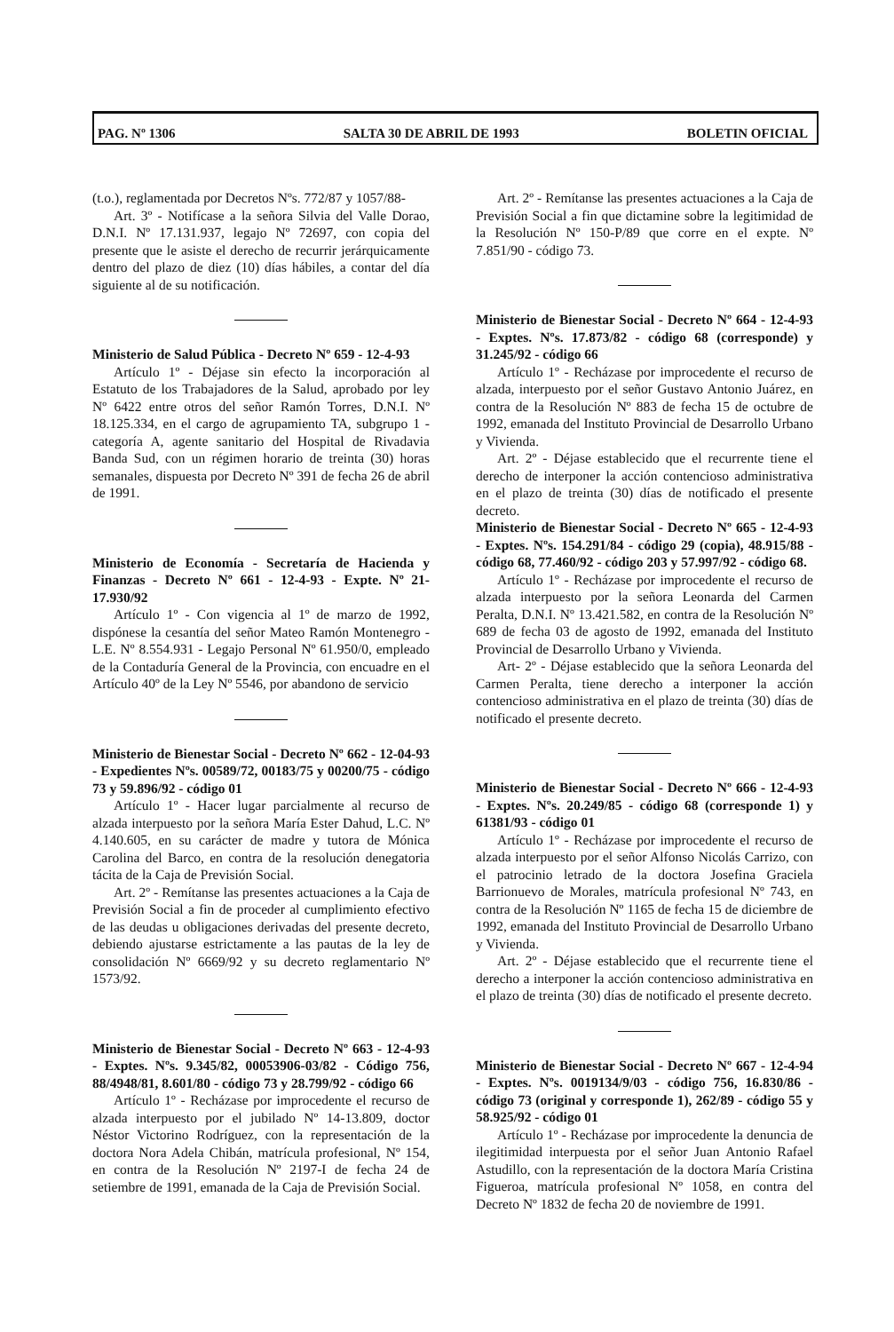PAG. Nº 1306 SALTA 30 DE ABRIL DE 1993 BOLETIN OFICIAL
(t.o.), reglamentada por Decretos Nºs. 772/87 y 1057/88-
Art. 3º - Notifícase a la señora Silvia del Valle Dorao, D.N.I. Nº 17.131.937, legajo Nº 72697, con copia del presente que le asiste el derecho de recurrir jerárquicamente dentro del plazo de diez (10) días hábiles, a contar del día siguiente al de su notificación.
Ministerio de Salud Pública - Decreto Nº 659 - 12-4-93
Artículo 1º - Déjase sin efecto la incorporación al Estatuto de los Trabajadores de la Salud, aprobado por ley Nº 6422 entre otros del señor Ramón Torres, D.N.I. Nº 18.125.334, en el cargo de agrupamiento TA, subgrupo 1 - categoría A, agente sanitario del Hospital de Rivadavia Banda Sud, con un régimen horario de treinta (30) horas semanales, dispuesta por Decreto Nº 391 de fecha 26 de abril de 1991.
Ministerio de Economía - Secretaría de Hacienda y Finanzas - Decreto Nº 661 - 12-4-93 - Expte. Nº 21-17.930/92
Artículo 1º - Con vigencia al 1º de marzo de 1992, dispónese la cesantía del señor Mateo Ramón Montenegro - L.E. Nº 8.554.931 - Legajo Personal Nº 61.950/0, empleado de la Contaduría General de la Provincia, con encuadre en el Artículo 40º de la Ley Nº 5546, por abandono de servicio
Ministerio de Bienestar Social - Decreto Nº 662 - 12-04-93 - Expedientes Nºs. 00589/72, 00183/75 y 00200/75 - código 73 y 59.896/92 - código 01
Artículo 1º - Hacer lugar parcialmente al recurso de alzada interpuesto por la señora María Ester Dahud, L.C. Nº 4.140.605, en su carácter de madre y tutora de Mónica Carolina del Barco, en contra de la resolución denegatoria tácita de la Caja de Previsión Social.
Art. 2º - Remítanse las presentes actuaciones a la Caja de Previsión Social a fin de proceder al cumplimiento efectivo de las deudas u obligaciones derivadas del presente decreto, debiendo ajustarse estrictamente a las pautas de la ley de consolidación Nº 6669/92 y su decreto reglamentario Nº 1573/92.
Ministerio de Bienestar Social - Decreto Nº 663 - 12-4-93 - Exptes. Nºs. 9.345/82, 00053906-03/82 - Código 756, 88/4948/81, 8.601/80 - código 73 y 28.799/92 - código 66
Artículo 1º - Recházase por improcedente el recurso de alzada interpuesto por el jubilado Nº 14-13.809, doctor Néstor Victorino Rodríguez, con la representación de la doctora Nora Adela Chibán, matrícula profesional, Nº 154, en contra de la Resolución Nº 2197-I de fecha 24 de setiembre de 1991, emanada de la Caja de Previsión Social.
Art. 2º - Remítanse las presentes actuaciones a la Caja de Previsión Social a fin que dictamine sobre la legitimidad de la Resolución Nº 150-P/89 que corre en el expte. Nº 7.851/90 - código 73.
Ministerio de Bienestar Social - Decreto Nº 664 - 12-4-93 - Exptes. Nºs. 17.873/82 - código 68 (corresponde) y 31.245/92 - código 66
Artículo 1º - Recházase por improcedente el recurso de alzada, interpuesto por el señor Gustavo Antonio Juárez, en contra de la Resolución Nº 883 de fecha 15 de octubre de 1992, emanada del Instituto Provincial de Desarrollo Urbano y Vivienda.
Art. 2º - Déjase establecido que el recurrente tiene el derecho de interponer la acción contencioso administrativa en el plazo de treinta (30) días de notificado el presente decreto.
Ministerio de Bienestar Social - Decreto Nº 665 - 12-4-93 - Exptes. Nºs. 154.291/84 - código 29 (copia), 48.915/88 - código 68, 77.460/92 - código 203 y 57.997/92 - código 68.
Artículo 1º - Recházase por improcedente el recurso de alzada interpuesto por la señora Leonarda del Carmen Peralta, D.N.I. Nº 13.421.582, en contra de la Resolución Nº 689 de fecha 03 de agosto de 1992, emanada del Instituto Provincial de Desarrollo Urbano y Vivienda.
Art- 2º - Déjase establecido que la señora Leonarda del Carmen Peralta, tiene derecho a interponer la acción contencioso administrativa en el plazo de treinta (30) días de notificado el presente decreto.
Ministerio de Bienestar Social - Decreto Nº 666 - 12-4-93 - Exptes. Nºs. 20.249/85 - código 68 (corresponde 1) y 61381/93 - código 01
Artículo 1º - Recházase por improcedente el recurso de alzada interpuesto por el señor Alfonso Nicolás Carrizo, con el patrocinio letrado de la doctora Josefina Graciela Barrionuevo de Morales, matrícula profesional Nº 743, en contra de la Resolución Nº 1165 de fecha 15 de diciembre de 1992, emanada del Instituto Provincial de Desarrollo Urbano y Vivienda.
Art. 2º - Déjase establecido que el recurrente tiene el derecho a interponer la acción contencioso administrativa en el plazo de treinta (30) días de notificado el presente decreto.
Ministerio de Bienestar Social - Decreto Nº 667 - 12-4-94 - Exptes. Nºs. 0019134/9/03 - código 756, 16.830/86 - código 73 (original y corresponde 1), 262/89 - código 55 y 58.925/92 - código 01
Artículo 1º - Recházase por improcedente la denuncia de ilegitimidad interpuesta por el señor Juan Antonio Rafael Astudillo, con la representación de la doctora María Cristina Figueroa, matrícula profesional Nº 1058, en contra del Decreto Nº 1832 de fecha 20 de noviembre de 1991.